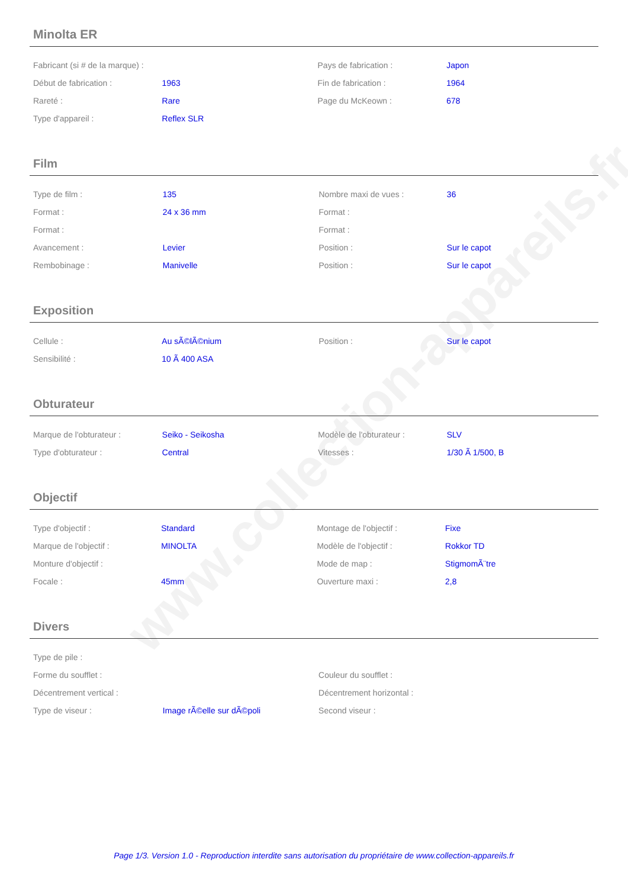www.collection-appareils.fr
Minolta ER
| Fabricant (si # de la marque) : | | Pays de fabrication : | Japon |
| Début de fabrication : | 1963 | Fin de fabrication : | 1964 |
| Rareté : | Rare | Page du McKeown : | 678 |
| Type d'appareil : | Reflex SLR | | |
Film
| Type de film : | 135 | Nombre maxi de vues : | 36 |
| Format : | 24 x 36 mm | Format : | |
| Format : | | Format : | |
| Avancement : | Levier | Position : | Sur le capot |
| Rembobinage : | Manivelle | Position : | Sur le capot |
Exposition
| Cellule : | Au sÃ©lÃ©nium | Position : | Sur le capot |
| Sensibilité : | 10 Ã 400 ASA | | |
Obturateur
| Marque de l'obturateur : | Seiko - Seikosha | Modèle de l'obturateur : | SLV |
| Type d'obturateur : | Central | Vitesses : | 1/30 Ã 1/500, B |
Objectif
| Type d'objectif : | Standard | Montage de l'objectif : | Fixe |
| Marque de l'objectif : | MINOLTA | Modèle de l'objectif : | Rokkor TD |
| Monture d'objectif : | | Mode de map : | StigmomÃ¨tre |
| Focale : | 45mm | Ouverture maxi : | 2,8 |
Divers
| Type de pile : | | | |
| Forme du soufflet : | | Couleur du soufflet : | |
| Décentrement vertical : | | Décentrement horizontal : | |
| Type de viseur : | Image rÃ©elle sur dÃ©poli | Second viseur : | |
Page 1/3. Version 1.0 - Reproduction interdite sans autorisation du propriétaire de www.collection-appareils.fr